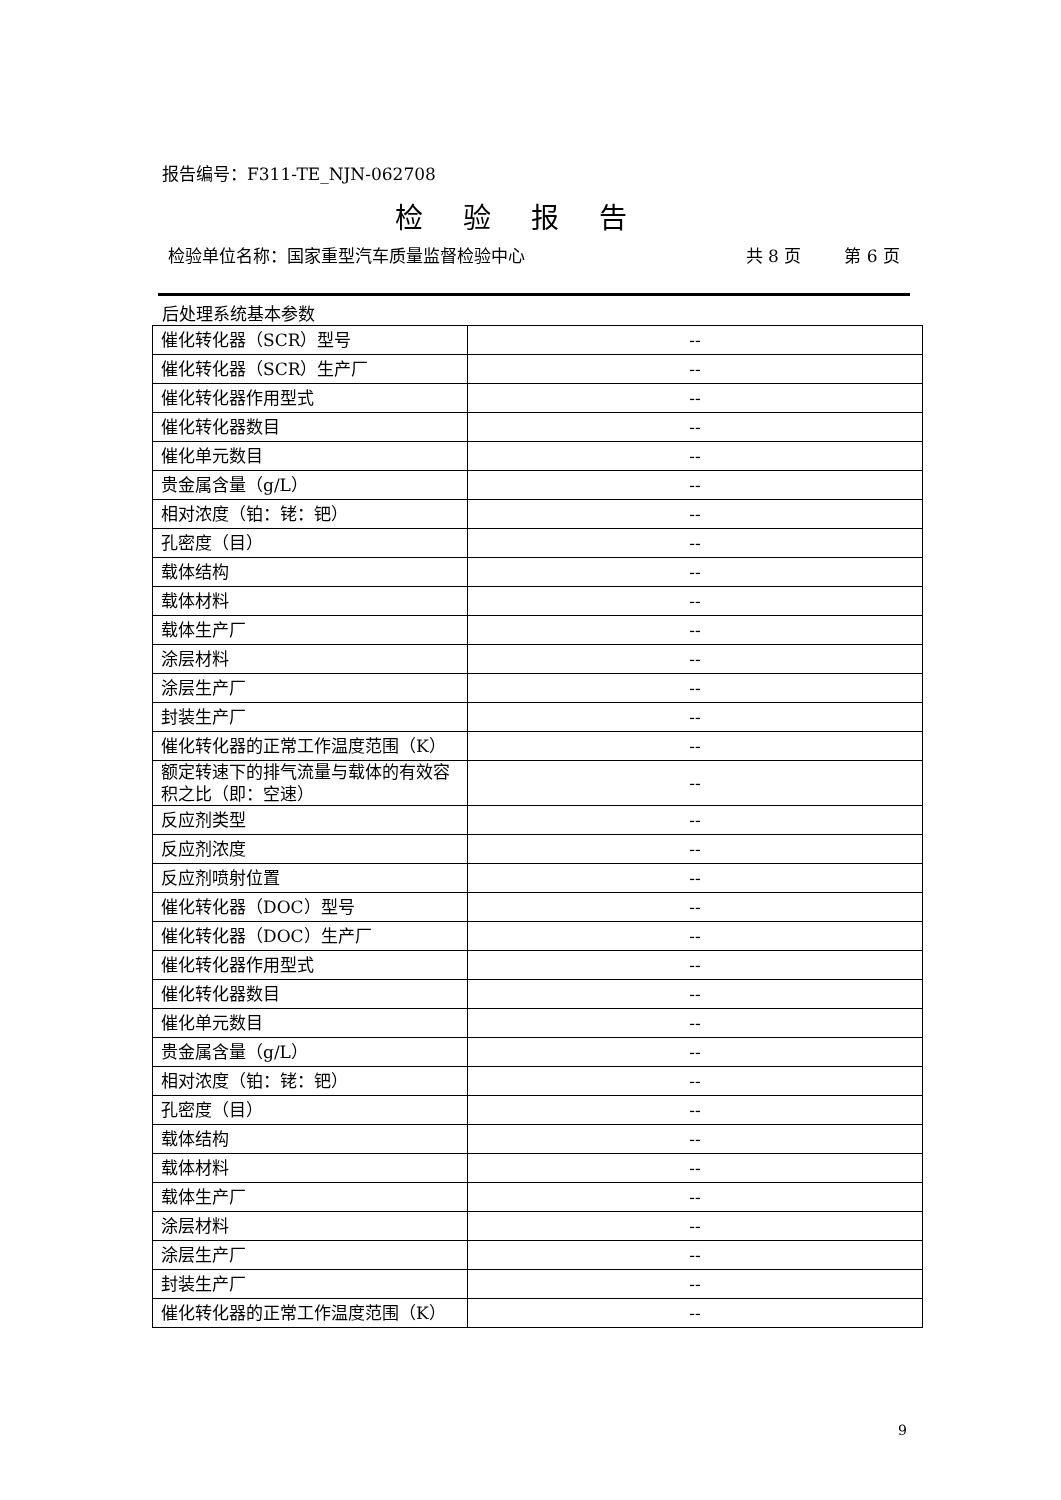报告编号：F311-TE_NJN-062708
检验报告
检验单位名称：国家重型汽车质量监督检验中心 共 8 页 第 6 页
后处理系统基本参数
| 催化转化器（SCR）型号 | -- |
| 催化转化器（SCR）生产厂 | -- |
| 催化转化器作用型式 | -- |
| 催化转化器数目 | -- |
| 催化单元数目 | -- |
| 贵金属含量（g/L） | -- |
| 相对浓度（铂：铑：钯） | -- |
| 孔密度（目） | -- |
| 载体结构 | -- |
| 载体材料 | -- |
| 载体生产厂 | -- |
| 涂层材料 | -- |
| 涂层生产厂 | -- |
| 封装生产厂 | -- |
| 催化转化器的正常工作温度范围（K） | -- |
| 额定转速下的排气流量与载体的有效容积之比（即：空速） | -- |
| 反应剂类型 | -- |
| 反应剂浓度 | -- |
| 反应剂喷射位置 | -- |
| 催化转化器（DOC）型号 | -- |
| 催化转化器（DOC）生产厂 | -- |
| 催化转化器作用型式 | -- |
| 催化转化器数目 | -- |
| 催化单元数目 | -- |
| 贵金属含量（g/L） | -- |
| 相对浓度（铂：铑：钯） | -- |
| 孔密度（目） | -- |
| 载体结构 | -- |
| 载体材料 | -- |
| 载体生产厂 | -- |
| 涂层材料 | -- |
| 涂层生产厂 | -- |
| 封装生产厂 | -- |
| 催化转化器的正常工作温度范围（K） | -- |
9